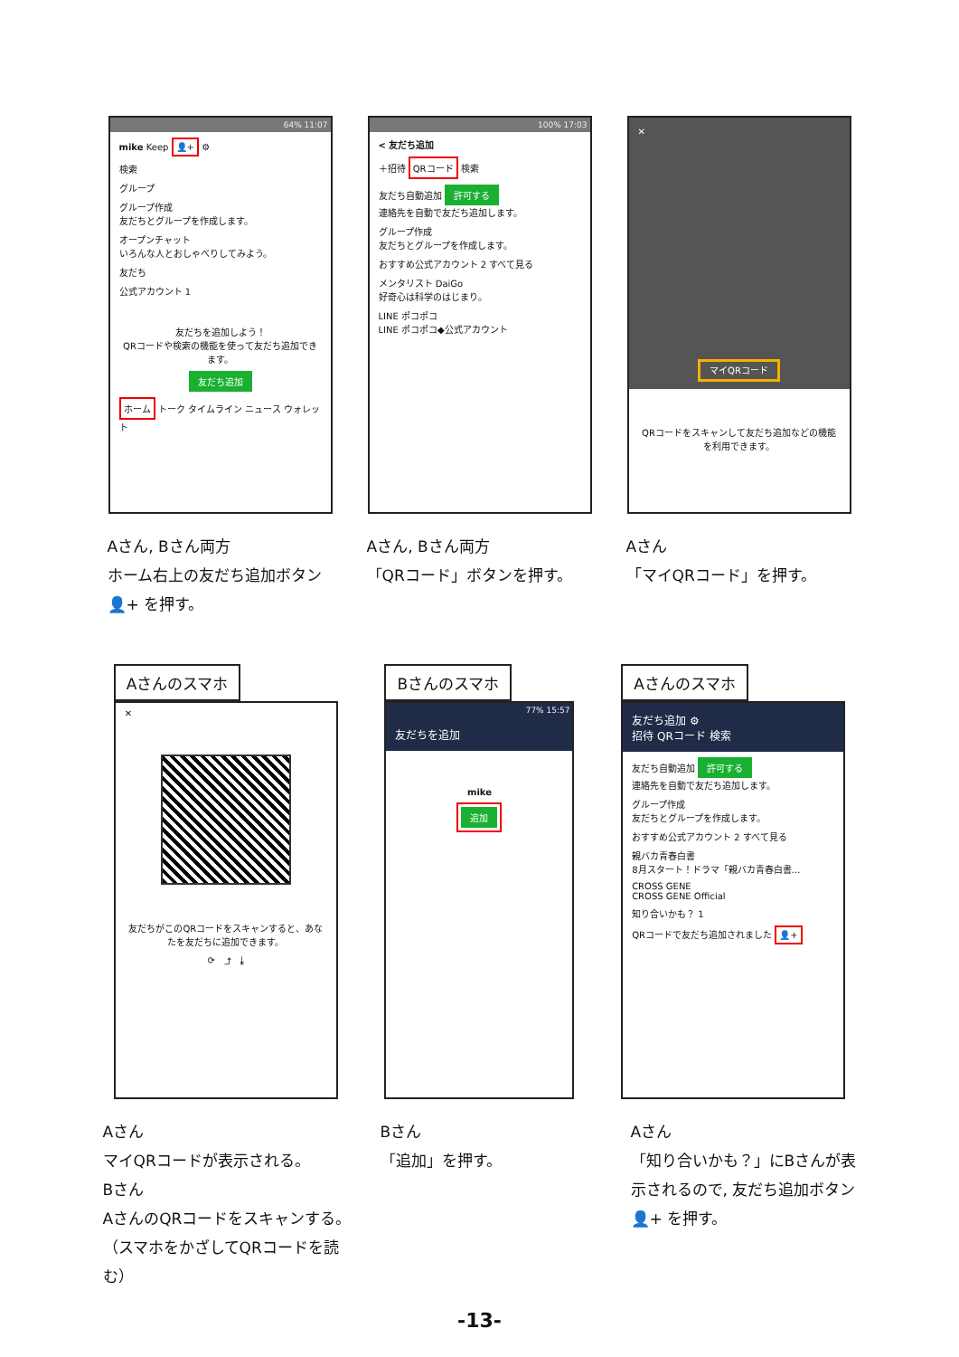64% 11:07
mike Keep 👤+ ⚙
検索
グループ
グループ作成
友だちとグループを作成します。
オープンチャット
いろんな人とおしゃべりしてみよう。
友だち
公式アカウント 1
友だちを追加しよう！
QRコードや検索の機能を使って友だち追加できます。
友だち追加
ホーム トーク タイムライン ニュース ウォレット
100% 17:03
< 友だち追加
＋招待 QRコード 検索
友だち自動追加 許可する
連絡先を自動で友だち追加します。
グループ作成
友だちとグループを作成します。
おすすめ公式アカウント 2 すべて見る
メンタリスト DaiGo
好奇心は科学のはじまり。
LINE ポコポコ
LINE ポコポコ◆公式アカウント
✕
マイQRコード
QRコードをスキャンして友だち追加などの機能を利用できます。
Aさん, Bさん両方
ホーム右上の友だち追加ボタン 👤+ を押す。
Aさん, Bさん両方
「QRコード」ボタンを押す。
Aさん
「マイQRコード」を押す。
Aさんのスマホ
✕
友だちがこのQRコードをスキャンすると、あなたを友だちに追加できます。
⟳ ⤴ ⤓
Bさんのスマホ
77% 15:57
友だちを追加
mike
追加
Aさんのスマホ
友だち追加 ⚙
招待 QRコード 検索
友だち自動追加 許可する
連絡先を自動で友だち追加します。
グループ作成
友だちとグループを作成します。
おすすめ公式アカウント 2 すべて見る
親バカ青春白書
8月スタート！ドラマ「親バカ青春白書…
CROSS GENE
CROSS GENE Official
知り合いかも？ 1
QRコードで友だち追加されました 👤+
Aさん
マイQRコードが表示される。
Bさん
AさんのQRコードをスキャンする。
（スマホをかざしてQRコードを読む）
Bさん
「追加」を押す。
Aさん
「知り合いかも？」にBさんが表示されるので, 友だち追加ボタン 👤+ を押す。
-13-